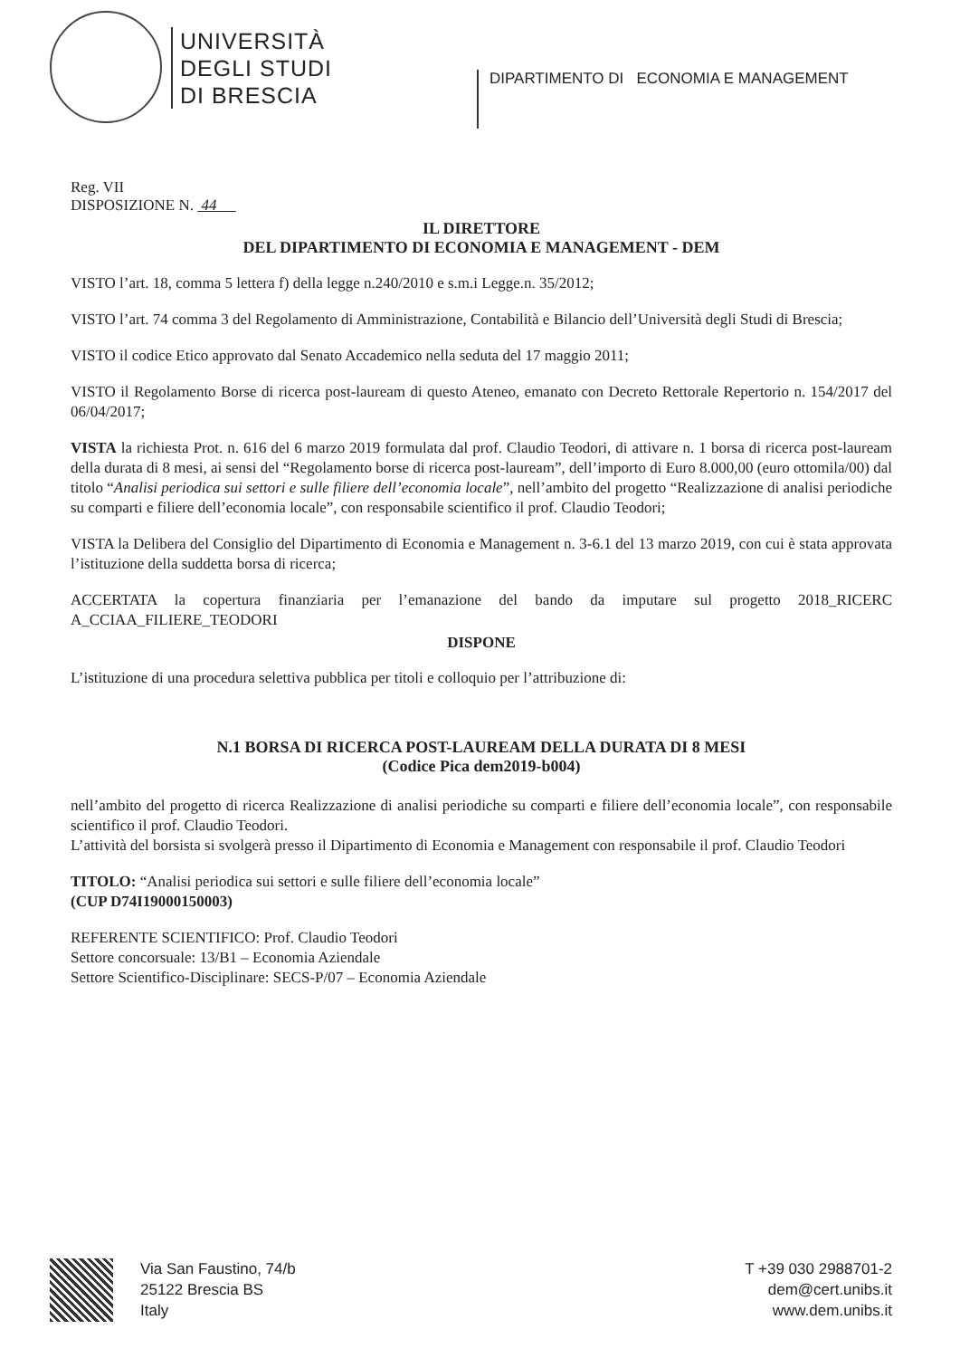UNIVERSITÀ
DEGLI STUDI
DI BRESCIA
DIPARTIMENTO DI ECONOMIA E MANAGEMENT
Reg. VII
DISPOSIZIONE N. 44
IL DIRETTORE
DEL DIPARTIMENTO DI ECONOMIA E MANAGEMENT - DEM
VISTO l’art. 18, comma 5 lettera f) della legge n.240/2010 e s.m.i Legge.n. 35/2012;
VISTO l’art. 74 comma 3 del Regolamento di Amministrazione, Contabilità e Bilancio dell’Università degli Studi di Brescia;
VISTO il codice Etico approvato dal Senato Accademico nella seduta del 17 maggio 2011;
VISTO il Regolamento Borse di ricerca post-lauream di questo Ateneo, emanato con Decreto Rettorale Repertorio n. 154/2017 del 06/04/2017;
VISTA la richiesta Prot. n. 616 del 6 marzo 2019 formulata dal prof. Claudio Teodori, di attivare n. 1 borsa di ricerca post-lauream della durata di 8 mesi, ai sensi del “Regolamento borse di ricerca post-lauream”, dell’importo di Euro 8.000,00 (euro ottomila/00) dal titolo “Analisi periodica sui settori e sulle filiere dell’economia locale”, nell’ambito del progetto “Realizzazione di analisi periodiche su comparti e filiere dell’economia locale”, con responsabile scientifico il prof. Claudio Teodori;
VISTA la Delibera del Consiglio del Dipartimento di Economia e Management n. 3-6.1 del 13 marzo 2019, con cui è stata approvata l’istituzione della suddetta borsa di ricerca;
ACCERTATA la copertura finanziaria per l’emanazione del bando da imputare sul progetto 2018_RICERC A_CCIAA_FILIERE_TEODORI
DISPONE
L’istituzione di una procedura selettiva pubblica per titoli e colloquio per l’attribuzione di:
N.1 BORSA DI RICERCA POST-LAUREAM DELLA DURATA DI 8 MESI
(Codice Pica dem2019-b004)
nell’ambito del progetto di ricerca Realizzazione di analisi periodiche su comparti e filiere dell’economia locale”, con responsabile scientifico il prof. Claudio Teodori.
L’attività del borsista si svolgerà presso il Dipartimento di Economia e Management con responsabile il prof. Claudio Teodori
TITOLO: “Analisi periodica sui settori e sulle filiere dell’economia locale”
(CUP D74I19000150003)
REFERENTE SCIENTIFICO: Prof. Claudio Teodori
Settore concorsuale: 13/B1 – Economia Aziendale
Settore Scientifico-Disciplinare: SECS-P/07 – Economia Aziendale
Via San Faustino, 74/b
25122 Brescia BS
Italy
T +39 030 2988701-2
dem@cert.unibs.it
www.dem.unibs.it